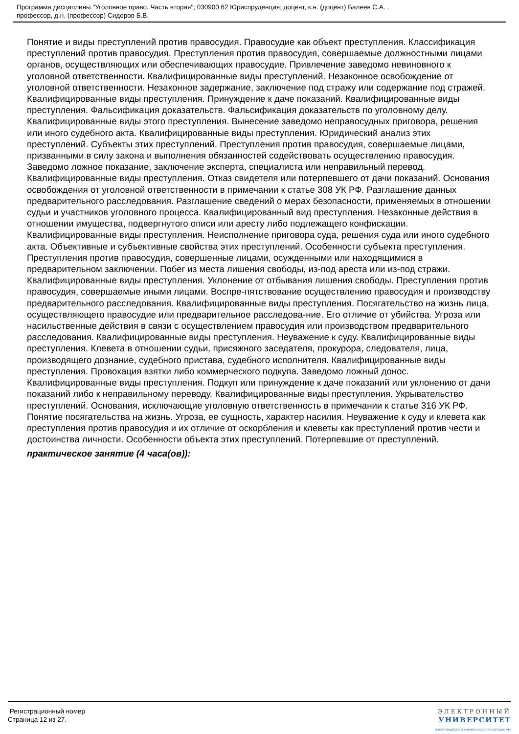Программа дисциплины "Уголовное право. Часть вторая"; 030900.62 Юриспруденция; доцент, к.н. (доцент) Балеев С.А. ,
профессор, д.н. (профессор) Сидоров Б.В.
Понятие и виды преступлений против правосудия. Правосудие как объект преступления. Классификация преступлений против правосудия. Преступления против правосудия, совершаемые должностными лицами органов, осуществляющих или обеспечивающих правосудие. Привлечение заведомо невиновного к уголовной ответственности. Квалифицированные виды преступлений. Незаконное освобождение от уголовной ответственности. Незаконное задержание, заключение под стражу или содержание под стражей. Квалифицированные виды преступления. Принуждение к даче показаний. Квалифицированные виды преступления. Фальсификация доказательств. Фальсификация доказательств по уголовному делу. Квалифицированные виды этого преступления. Вынесение заведомо неправосудных приговора, решения или иного судебного акта. Квалифицированные виды преступления. Юридический анализ этих преступлений. Субъекты этих преступлений. Преступления против правосудия, совершаемые лицами, призванными в силу закона и выполнения обязанностей содействовать осуществлению правосудия. Заведомо ложное показание, заключение эксперта, специалиста или неправильный перевод. Квалифицированные виды преступления. Отказ свидетеля или потерпевшего от дачи показаний. Основания освобождения от уголовной ответственности в примечании к статье 308 УК РФ. Разглашение данных предварительного расследования. Разглашение сведений о мерах безопасности, применяемых в отношении судьи и участников уголовного процесса. Квалифицированный вид преступления. Незаконные действия в отношении имущества, подвергнутого описи или аресту либо подлежащего конфискации. Квалифицированные виды преступления. Неисполнение приговора суда, решения суда или иного судебного акта. Объективные и субъективные свойства этих преступлений. Особенности субъекта преступления. Преступления против правосудия, совершенные лицами, осужденными или находящимися в предварительном заключении. Побег из места лишения свободы, из-под ареста или из-под стражи. Квалифицированные виды преступления. Уклонение от отбывания лишения свободы. Преступления против правосудия, совершаемые иными лицами. Воспре-пятствование осуществлению правосудия и производству предварительного расследования. Квалифицированные виды преступления. Посягательство на жизнь лица, осуществляющего правосудие или предварительное расследова-ние. Его отличие от убийства. Угроза или насильственные действия в связи с осуществлением правосудия или производством предварительного расследования. Квалифицированные виды преступления. Неуважение к суду. Квалифицированные виды преступления. Клевета в отношении судьи, присяжного заседателя, прокурора, следователя, лица, производящего дознание, судебного пристава, судебного исполнителя. Квалифицированные виды преступления. Провокация взятки либо коммерческого подкупа. Заведомо ложный донос. Квалифицированные виды преступления. Подкуп или принуждение к даче показаний или уклонению от дачи показаний либо к неправильному переводу. Квалифицированные виды преступления. Укрывательство преступлений. Основания, исключающие уголовную ответственность в примечании к статье 316 УК РФ. Понятие посягательства на жизнь. Угроза, ее сущность, характер насилия. Неуважение к суду и клевета как преступления против правосудия и их отличие от оскорбления и клеветы как преступлений против чести и достоинства личности. Особенности объекта этих преступлений. Потерпевшие от преступлений.
практическое занятие (4 часа(ов)):
Регистрационный номер
Страница 12 из 27.
ЭЛЕКТРОННЫЙ
УНИВЕРСИТЕТ
ИНФОРМАЦИОННО АНАЛИТИЧЕСКАЯ СИСТЕМА КФУ